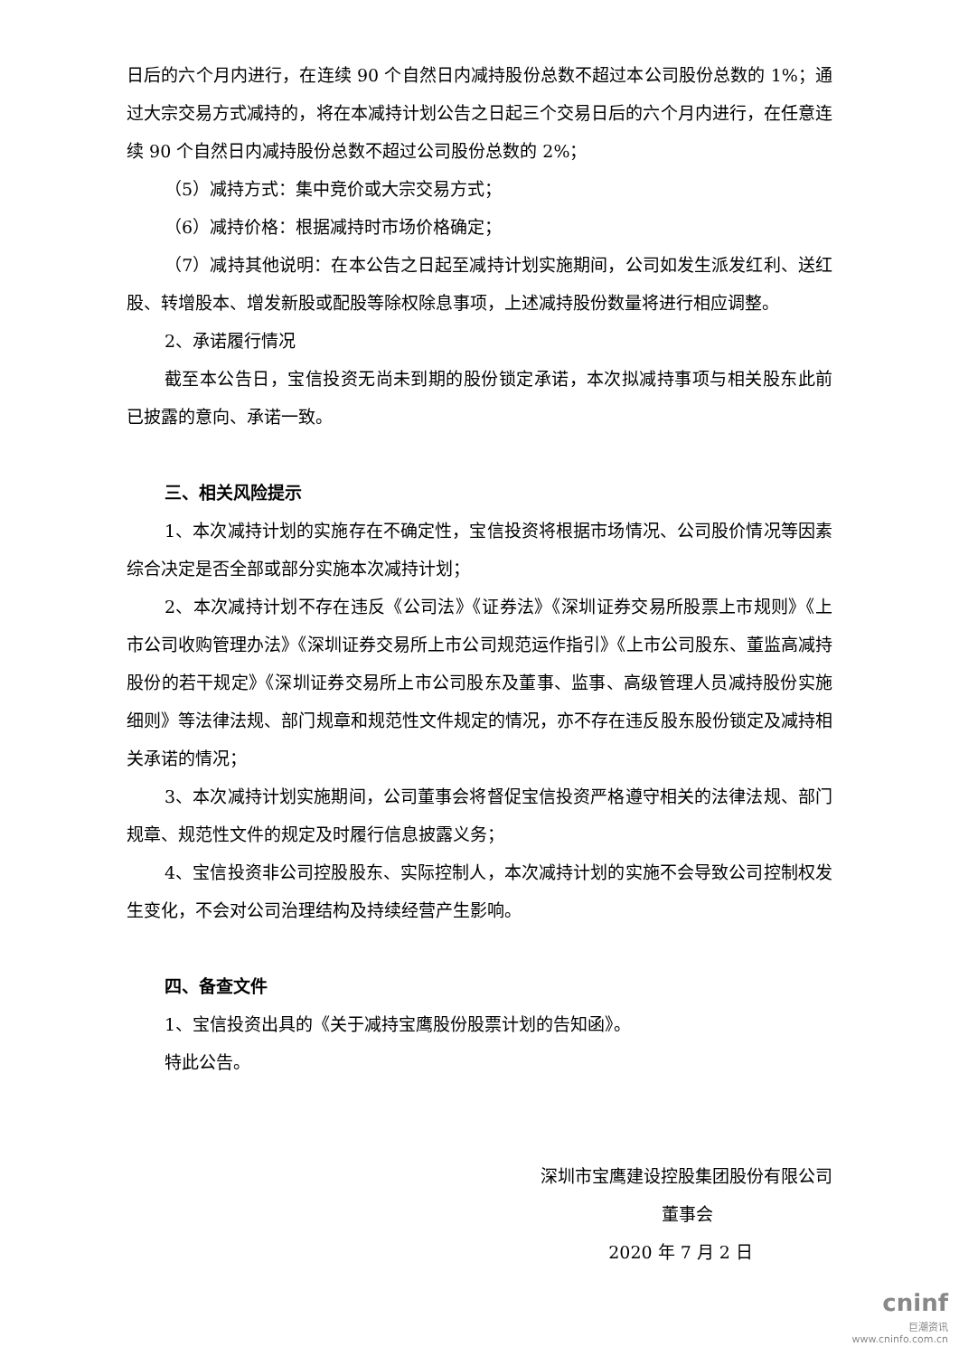日后的六个月内进行，在连续 90 个自然日内减持股份总数不超过本公司股份总数的 1%；通过大宗交易方式减持的，将在本减持计划公告之日起三个交易日后的六个月内进行，在任意连续 90 个自然日内减持股份总数不超过公司股份总数的 2%；
（5）减持方式：集中竞价或大宗交易方式；
（6）减持价格：根据减持时市场价格确定；
（7）减持其他说明：在本公告之日起至减持计划实施期间，公司如发生派发红利、送红股、转增股本、增发新股或配股等除权除息事项，上述减持股份数量将进行相应调整。
2、承诺履行情况
截至本公告日，宝信投资无尚未到期的股份锁定承诺，本次拟减持事项与相关股东此前已披露的意向、承诺一致。
三、相关风险提示
1、本次减持计划的实施存在不确定性，宝信投资将根据市场情况、公司股价情况等因素综合决定是否全部或部分实施本次减持计划；
2、本次减持计划不存在违反《公司法》《证券法》《深圳证券交易所股票上市规则》《上市公司收购管理办法》《深圳证券交易所上市公司规范运作指引》《上市公司股东、董监高减持股份的若干规定》《深圳证券交易所上市公司股东及董事、监事、高级管理人员减持股份实施细则》等法律法规、部门规章和规范性文件规定的情况，亦不存在违反股东股份锁定及减持相关承诺的情况；
3、本次减持计划实施期间，公司董事会将督促宝信投资严格遵守相关的法律法规、部门规章、规范性文件的规定及时履行信息披露义务；
4、宝信投资非公司控股股东、实际控制人，本次减持计划的实施不会导致公司控制权发生变化，不会对公司治理结构及持续经营产生影响。
四、备查文件
1、宝信投资出具的《关于减持宝鹰股份股票计划的告知函》。
特此公告。
深圳市宝鹰建设控股集团股份有限公司
董事会
2020 年 7 月 2 日
cninf
巨潮资讯
www.cninfo.com.cn